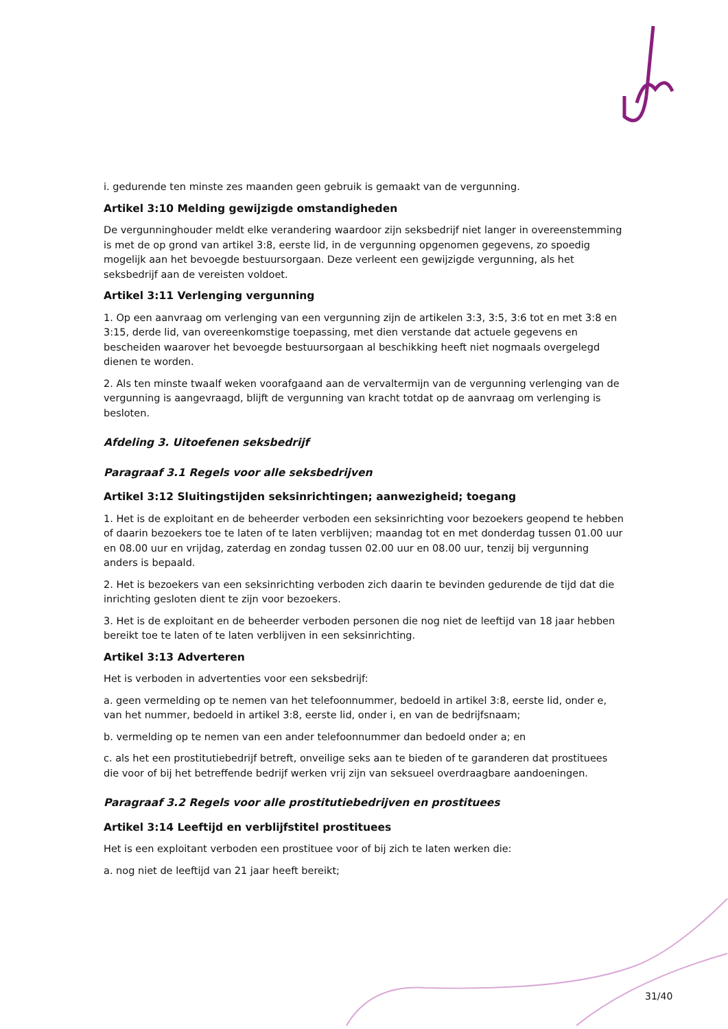i. gedurende ten minste zes maanden geen gebruik is gemaakt van de vergunning.
Artikel 3:10 Melding gewijzigde omstandigheden
De vergunninghouder meldt elke verandering waardoor zijn seksbedrijf niet langer in overeenstemming is met de op grond van artikel 3:8, eerste lid, in de vergunning opgenomen gegevens, zo spoedig mogelijk aan het bevoegde bestuursorgaan. Deze verleent een gewijzigde vergunning, als het seksbedrijf aan de vereisten voldoet.
Artikel 3:11 Verlenging vergunning
1. Op een aanvraag om verlenging van een vergunning zijn de artikelen 3:3, 3:5, 3:6 tot en met 3:8 en 3:15, derde lid, van overeenkomstige toepassing, met dien verstande dat actuele gegevens en bescheiden waarover het bevoegde bestuursorgaan al beschikking heeft niet nogmaals overgelegd dienen te worden.
2. Als ten minste twaalf weken voorafgaand aan de vervaltermijn van de vergunning verlenging van de vergunning is aangevraagd, blijft de vergunning van kracht totdat op de aanvraag om verlenging is besloten.
Afdeling 3. Uitoefenen seksbedrijf
Paragraaf 3.1 Regels voor alle seksbedrijven
Artikel 3:12 Sluitingstijden seksinrichtingen; aanwezigheid; toegang
1. Het is de exploitant en de beheerder verboden een seksinrichting voor bezoekers geopend te hebben of daarin bezoekers toe te laten of te laten verblijven; maandag tot en met donderdag tussen 01.00 uur en 08.00 uur en vrijdag, zaterdag en zondag tussen 02.00 uur en 08.00 uur, tenzij bij vergunning anders is bepaald.
2. Het is bezoekers van een seksinrichting verboden zich daarin te bevinden gedurende de tijd dat die inrichting gesloten dient te zijn voor bezoekers.
3. Het is de exploitant en de beheerder verboden personen die nog niet de leeftijd van 18 jaar hebben bereikt toe te laten of te laten verblijven in een seksinrichting.
Artikel 3:13 Adverteren
Het is verboden in advertenties voor een seksbedrijf:
a. geen vermelding op te nemen van het telefoonnummer, bedoeld in artikel 3:8, eerste lid, onder e, van het nummer, bedoeld in artikel 3:8, eerste lid, onder i, en van de bedrijfsnaam;
b. vermelding op te nemen van een ander telefoonnummer dan bedoeld onder a; en
c. als het een prostitutiebedrijf betreft, onveilige seks aan te bieden of te garanderen dat prostituees die voor of bij het betreffende bedrijf werken vrij zijn van seksueel overdraagbare aandoeningen.
Paragraaf 3.2 Regels voor alle prostitutiebedrijven en prostituees
Artikel 3:14 Leeftijd en verblijfstitel prostituees
Het is een exploitant verboden een prostituee voor of bij zich te laten werken die:
a. nog niet de leeftijd van 21 jaar heeft bereikt;
31/40